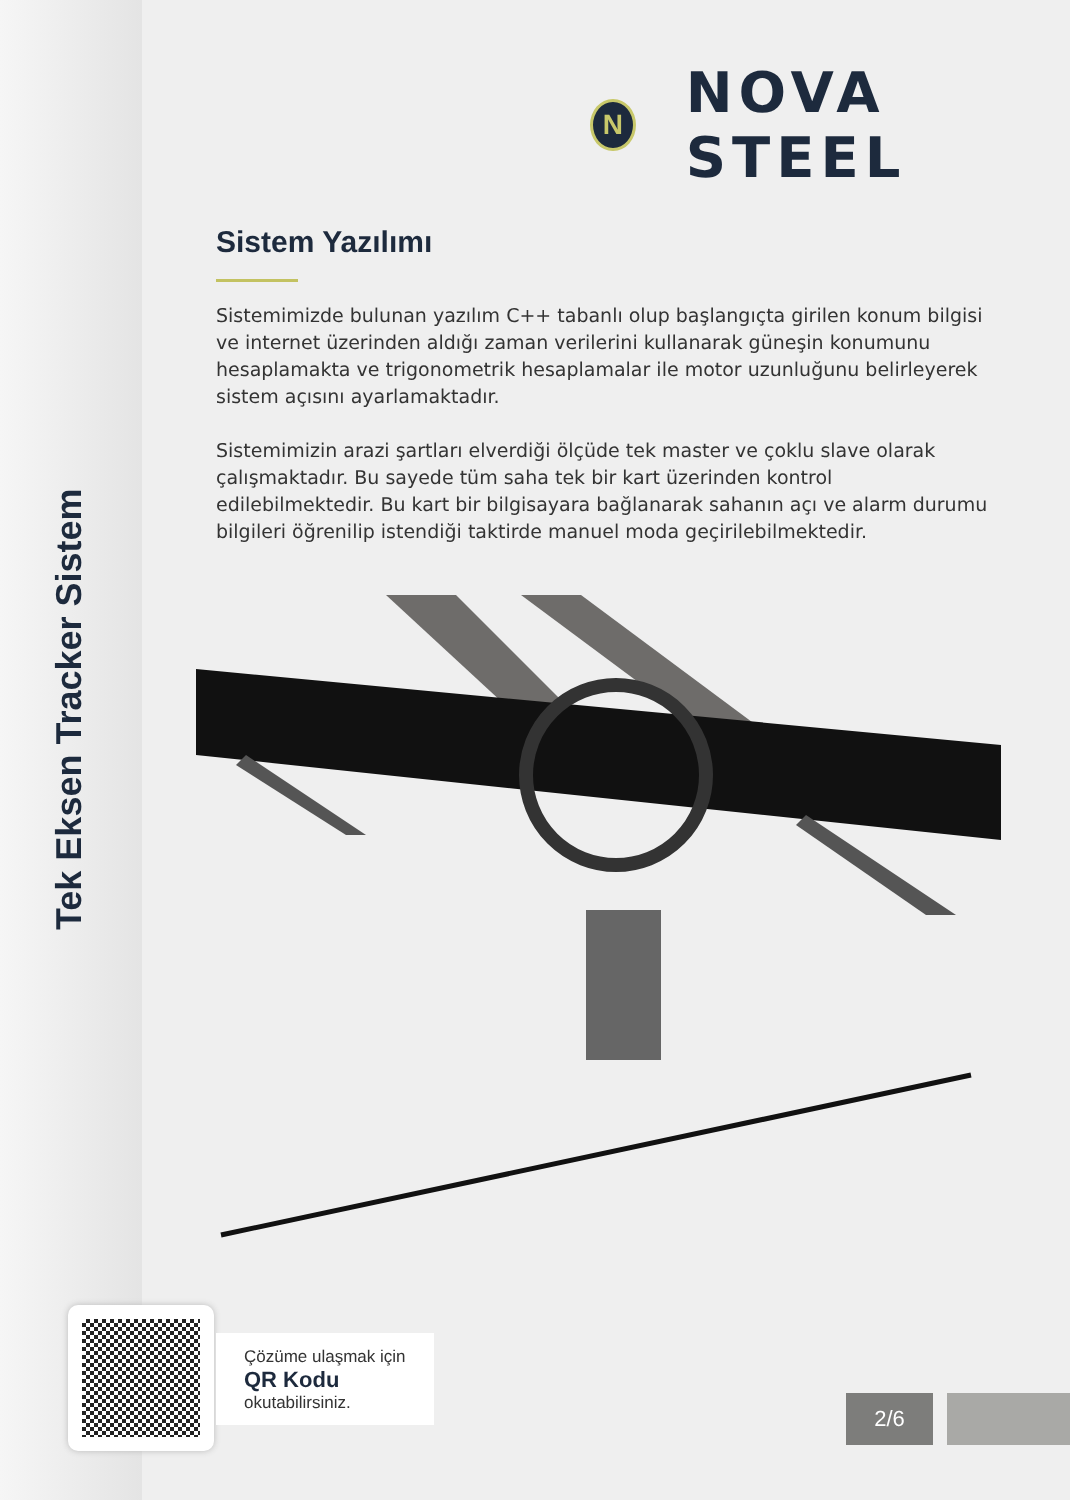Tek Eksen Tracker Sistem
N
NOVA STEEL
Sistem Yazılımı
Sistemimizde bulunan yazılım C++ tabanlı olup başlangıçta girilen konum bilgisi ve internet üzerinden aldığı zaman verilerini kullanarak güneşin konumunu hesaplamakta ve trigonometrik hesaplamalar ile motor uzunluğunu belirleyerek sistem açısını ayarlamaktadır.
Sistemimizin arazi şartları elverdiği ölçüde tek master ve çoklu slave olarak çalışmaktadır. Bu sayede tüm saha tek bir kart üzerinden kontrol edilebilmektedir. Bu kart bir bilgisayara bağlanarak sahanın açı ve alarm durumu bilgileri öğrenilip istendiği taktirde manuel moda geçirilebilmektedir.
Çözüme ulaşmak için
QR Kodu
okutabilirsiniz.
2/6